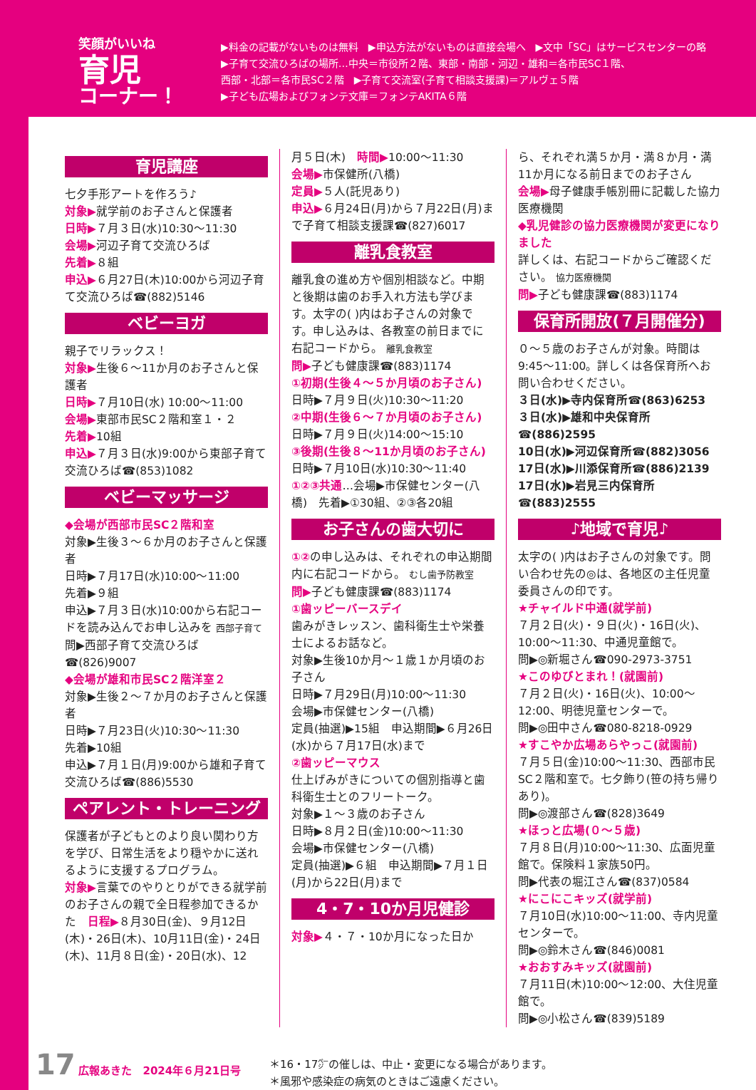笑顔がいいね
育児
コーナー！
▶料金の記載がないものは無料　▶申込方法がないものは直接会場へ　▶文中「SC」はサービスセンターの略
▶子育て交流ひろばの場所…中央＝市役所２階、東部・南部・河辺・雄和＝各市民SC１階、
西部・北部＝各市民SC２階　▶子育て交流室(子育て相談支援課)＝アルヴェ５階
▶子ども広場およびフォンテ文庫＝フォンテAKITA６階
育児講座
七夕手形アートを作ろう♪
対象▶就学前のお子さんと保護者
日時▶７月３日(水)10:30〜11:30
会場▶河辺子育て交流ひろば
先着▶８組
申込▶６月27日(木)10:00から河辺子育て交流ひろば☎(882)5146
ベビーヨガ
親子でリラックス！
対象▶生後６〜11か月のお子さんと保護者
日時▶７月10日(水) 10:00〜11:00
会場▶東部市民SC２階和室１・２
先着▶10組
申込▶７月３日(水)9:00から東部子育て交流ひろば☎(853)1082
ベビーマッサージ
◆会場が西部市民SC２階和室
対象▶生後３〜６か月のお子さんと保護者
日時▶７月17日(水)10:00〜11:00
先着▶９組
申込▶７月３日(水)10:00から右記コードを読み込んでお申し込みを 西部子育て
問▶西部子育て交流ひろば ☎(826)9007
◆会場が雄和市民SC２階洋室２
対象▶生後２〜７か月のお子さんと保護者
日時▶７月23日(火)10:30〜11:30
先着▶10組
申込▶７月１日(月)9:00から雄和子育て交流ひろば☎(886)5530
ペアレント・トレーニング
保護者が子どもとのより良い関わり方を学び、日常生活をより穏やかに送れるように支援するプログラム。
対象▶言葉でのやりとりができる就学前のお子さんの親で全日程参加できるかた　日程▶８月30日(金)、９月12日(木)・26日(木)、10月11日(金)・24日(木)、11月８日(金)・20日(水)、12
月５日(木)　時間▶10:00〜11:30
会場▶市保健所(八橋)
定員▶５人(託児あり)
申込▶６月24日(月)から７月22日(月)まで子育て相談支援課☎(827)6017
離乳食教室
離乳食の進め方や個別相談など。中期と後期は歯のお手入れ方法も学びます。太字の( )内はお子さんの対象です。申し込みは、各教室の前日までに右記コードから。 離乳食教室
問▶子ども健康課☎(883)1174
①初期(生後４〜５か月頃のお子さん)
日時▶７月９日(火)10:30〜11:20
②中期(生後６〜７か月頃のお子さん)
日時▶７月９日(火)14:00〜15:10
③後期(生後８〜11か月頃のお子さん)
日時▶７月10日(水)10:30〜11:40
①②③共通…会場▶市保健センター(八橋)　先着▶①30組、②③各20組
お子さんの歯大切に
①②の申し込みは、それぞれの申込期間内に右記コードから。 むし歯予防教室
問▶子ども健康課☎(883)1174
①歯ッピーバースデイ
歯みがきレッスン、歯科衛生士や栄養士によるお話など。
対象▶生後10か月〜１歳１か月頃のお子さん
日時▶７月29日(月)10:00〜11:30
会場▶市保健センター(八橋)
定員(抽選)▶15組　申込期間▶６月26日(水)から７月17日(水)まで
②歯ッピーマウス
仕上げみがきについての個別指導と歯科衛生士とのフリートーク。
対象▶１〜３歳のお子さん
日時▶８月２日(金)10:00〜11:30
会場▶市保健センター(八橋)
定員(抽選)▶６組　申込期間▶７月１日(月)から22日(月)まで
4・7・10か月児健診
対象▶４・７・10か月になった日か
ら、それぞれ満５か月・満８か月・満11か月になる前日までのお子さん
会場▶母子健康手帳別冊に記載した協力医療機関
◆乳児健診の協力医療機関が変更になりました
詳しくは、右記コードからご確認ください。 協力医療機関
問▶子ども健康課☎(883)1174
保育所開放(７月開催分)
０〜５歳のお子さんが対象。時間は9:45〜11:00。詳しくは各保育所へお問い合わせください。
３日(水)▶寺内保育所☎(863)6253
３日(水)▶雄和中央保育所☎(886)2595
10日(水)▶河辺保育所☎(882)3056
17日(水)▶川添保育所☎(886)2139
17日(水)▶岩見三内保育所☎(883)2555
♪地域で育児♪
太字の( )内はお子さんの対象です。問い合わせ先の◎は、各地区の主任児童委員さんの印です。
★チャイルド中通(就学前)
７月２日(火)・９日(火)・16日(火)、10:00〜11:30、中通児童館で。
問▶◎新堀さん☎090-2973-3751
★このゆびとまれ！(就園前)
７月２日(火)・16日(火)、10:00〜12:00、明徳児童センターで。
問▶◎田中さん☎080-8218-0929
★すこやか広場あらやっこ(就園前)
７月５日(金)10:00〜11:30、西部市民SC２階和室で。七夕飾り(笹の持ち帰りあり)。
問▶◎渡部さん☎(828)3649
★ほっと広場(０〜５歳)
７月８日(月)10:00〜11:30、広面児童館で。保険料１家族50円。
問▶代表の堀江さん☎(837)0584
★にこにこキッズ(就学前)
７月10日(水)10:00〜11:00、寺内児童センターで。
問▶◎鈴木さん☎(846)0081
★おおすみキッズ(就園前)
７月11日(木)10:00〜12:00、大住児童館で。
問▶◎小松さん☎(839)5189
17 広報あきた　2024年６月21日号 ＊16・17㌻の催しは、中止・変更になる場合があります。
＊風邪や感染症の病気のときはご遠慮ください。